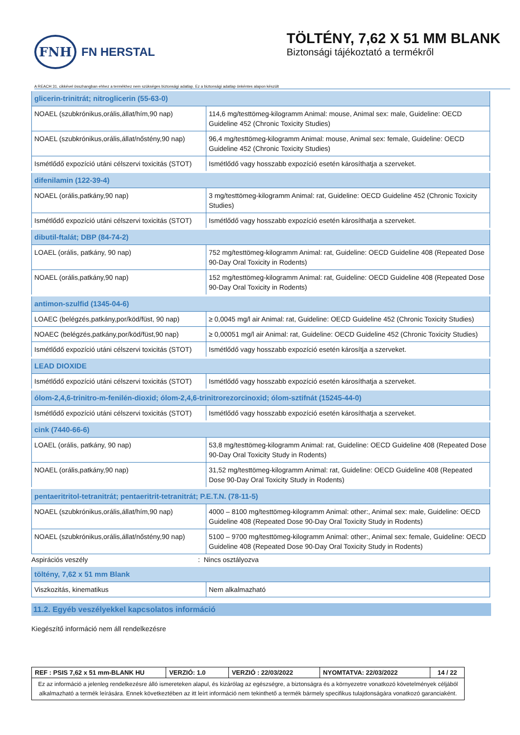FNH
FN HERSTAL
TÖLTÉNY, 7,62 X 51 MM BLANK
Biztonsági tájékoztató a termékről
A REACH 31. cikkével összhangban ehhez a termékhez nem szükséges biztonsági adatlap. Ez a biztonsági adatlap önkéntes alapon készült
| glicerin-trinitrát; nitroglicerin (55-63-0) | |
| NOAEL (szubkrónikus,orális,állat/hím,90 nap) | 114,6 mg/testtömeg-kilogramm Animal: mouse, Animal sex: male, Guideline: OECD Guideline 452 (Chronic Toxicity Studies) |
| NOAEL (szubkrónikus,orális,állat/nőstény,90 nap) | 96,4 mg/testtömeg-kilogramm Animal: mouse, Animal sex: female, Guideline: OECD Guideline 452 (Chronic Toxicity Studies) |
| Ismétlődő expozíció utáni célszervi toxicitás (STOT) | Ismétlődő vagy hosszabb expozíció esetén károsíthatja a szerveket. |
| difenilamin (122-39-4) | |
| NOAEL (orális,patkány,90 nap) | 3 mg/testtömeg-kilogramm Animal: rat, Guideline: OECD Guideline 452 (Chronic Toxicity Studies) |
| Ismétlődő expozíció utáni célszervi toxicitás (STOT) | Ismétlődő vagy hosszabb expozíció esetén károsíthatja a szerveket. |
| dibutil-ftalát; DBP (84-74-2) | |
| LOAEL (orális, patkány, 90 nap) | 752 mg/testtömeg-kilogramm Animal: rat, Guideline: OECD Guideline 408 (Repeated Dose 90-Day Oral Toxicity in Rodents) |
| NOAEL (orális,patkány,90 nap) | 152 mg/testtömeg-kilogramm Animal: rat, Guideline: OECD Guideline 408 (Repeated Dose 90-Day Oral Toxicity in Rodents) |
| antimon-szulfid (1345-04-6) | |
| LOAEC (belégzés,patkány,por/köd/füst, 90 nap) | ≥ 0,0045 mg/l air Animal: rat, Guideline: OECD Guideline 452 (Chronic Toxicity Studies) |
| NOAEC (belégzés,patkány,por/köd/füst,90 nap) | ≥ 0,00051 mg/l air Animal: rat, Guideline: OECD Guideline 452 (Chronic Toxicity Studies) |
| Ismétlődő expozíció utáni célszervi toxicitás (STOT) | Ismétlődő vagy hosszabb expozíció esetén károsítja a szerveket. |
| LEAD DIOXIDE | |
| Ismétlődő expozíció utáni célszervi toxicitás (STOT) | Ismétlődő vagy hosszabb expozíció esetén károsíthatja a szerveket. |
| ólom-2,4,6-trinitro-m-fenilén-dioxid; ólom-2,4,6-trinitrorezorcinoxid; ólom-sztifnát (15245-44-0) | |
| Ismétlődő expozíció utáni célszervi toxicitás (STOT) | Ismétlődő vagy hosszabb expozíció esetén károsíthatja a szerveket. |
| cink (7440-66-6) | |
| LOAEL (orális, patkány, 90 nap) | 53,8 mg/testtömeg-kilogramm Animal: rat, Guideline: OECD Guideline 408 (Repeated Dose 90-Day Oral Toxicity Study in Rodents) |
| NOAEL (orális,patkány,90 nap) | 31,52 mg/testtömeg-kilogramm Animal: rat, Guideline: OECD Guideline 408 (Repeated Dose 90-Day Oral Toxicity Study in Rodents) |
| pentaeritritol-tetranitrát; pentaeritrit-tetranitrát; P.E.T.N. (78-11-5) | |
| NOAEL (szubkrónikus,orális,állat/hím,90 nap) | 4000 – 8100 mg/testtömeg-kilogramm Animal: other:, Animal sex: male, Guideline: OECD Guideline 408 (Repeated Dose 90-Day Oral Toxicity Study in Rodents) |
| NOAEL (szubkrónikus,orális,állat/nőstény,90 nap) | 5100 – 9700 mg/testtömeg-kilogramm Animal: other:, Animal sex: female, Guideline: OECD Guideline 408 (Repeated Dose 90-Day Oral Toxicity Study in Rodents) |
Aspirációs veszély: Nincs osztályozva
| töltény, 7,62 x 51 mm Blank | |
| Viszkozitás, kinematikus | Nem alkalmazható |
11.2. Egyéb veszélyekkel kapcsolatos információ
Kiegészítő információ nem áll rendelkezésre
| REF : PSIS 7,62 x 51 mm-BLANK HU | VERZIÓ: 1.0 | VERZIÓ : 22/03/2022 | NYOMTATVA: 22/03/2022 | 14 / 22 |
| Ez az információ a jelenleg rendelkezésre álló ismereteken alapul, és kizárólag az egészségre, a biztonságra és a környezetre vonatkozó követelmények céljából alkalmazható a termék leírására. Ennek következtében az itt leírt információ nem tekinthető a termék bármely specifikus tulajdonságára vonatkozó garanciaként. | | | | |